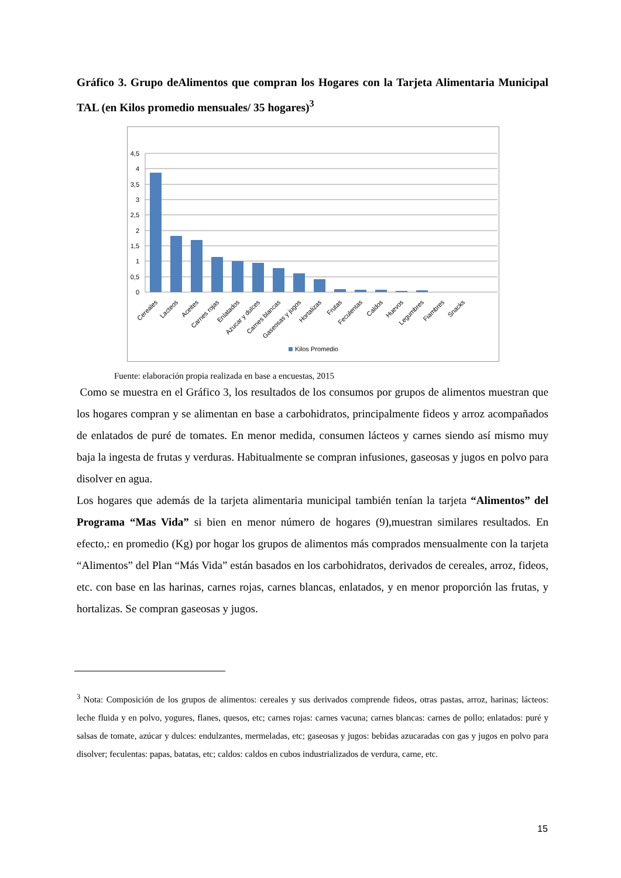Gráfico 3. Grupo deAlimentos que compran los Hogares con la Tarjeta Alimentaria Municipal TAL (en Kilos promedio mensuales/ 35 hogares)<sup>3</sup>
4,5
4
3,5
3
2,5
2
1,5
1
0,5
0
Cereales
Lacteos
Aceites
Carnes rojas
Enlatados
Azucar y dulces
Carnes blancas
Gaseosas y jugos
Hortalizas
Frutas
Feculentas
Caldos
Huevos
Legumbres
Fiambres
Snacks
Kilos Promedio
Fuente: elaboración propia realizada en base a encuestas, 2015
Como se muestra en el Gráfico 3, los resultados de los consumos por grupos de alimentos muestran que los hogares compran y se alimentan en base a carbohidratos, principalmente fideos y arroz acompañados de enlatados de puré de tomates. En menor medida, consumen lácteos y carnes siendo así mismo muy baja la ingesta de frutas y verduras. Habitualmente se compran infusiones, gaseosas y jugos en polvo para disolver en agua.
Los hogares que además de la tarjeta alimentaria municipal también tenían la tarjeta “Alimentos” del Programa “Mas Vida” si bien en menor número de hogares (9),muestran similares resultados. En efecto,: en promedio (Kg) por hogar los grupos de alimentos más comprados mensualmente con la tarjeta “Alimentos” del Plan “Más Vida” están basados en los carbohidratos, derivados de cereales, arroz, fideos, etc. con base en las harinas, carnes rojas, carnes blancas, enlatados, y en menor proporción las frutas, y hortalizas. Se compran gaseosas y jugos.
<sup>3</sup> Nota: Composición de los grupos de alimentos: cereales y sus derivados comprende fideos, otras pastas, arroz, harinas; lácteos: leche fluida y en polvo, yogures, flanes, quesos, etc; carnes rojas: carnes vacuna; carnes blancas: carnes de pollo; enlatados: puré y salsas de tomate, azúcar y dulces: endulzantes, mermeladas, etc; gaseosas y jugos: bebidas azucaradas con gas y jugos en polvo para disolver; feculentas: papas, batatas, etc; caldos: caldos en cubos industrializados de verdura, carne, etc.
15